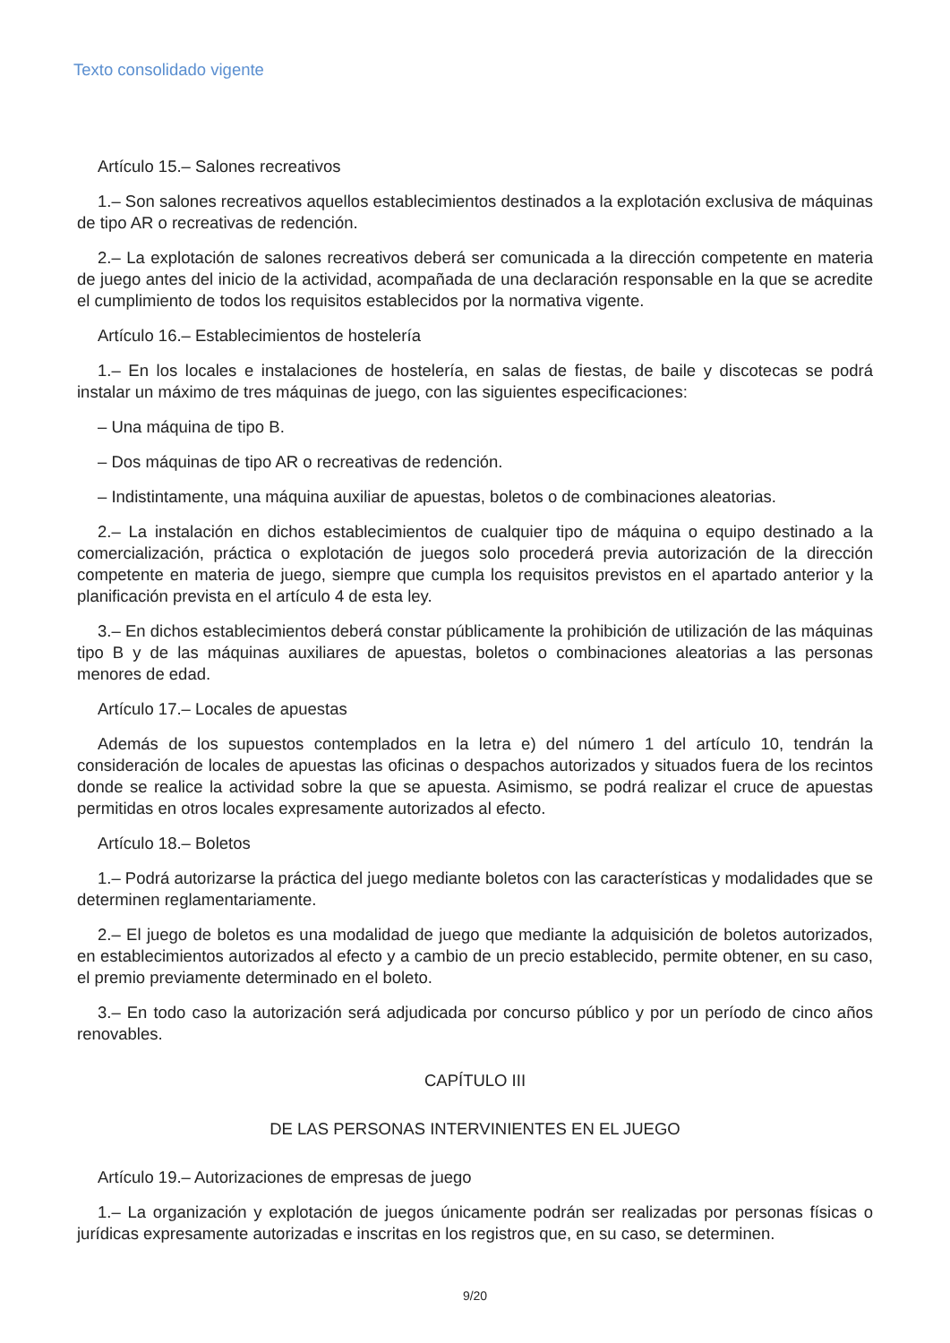Texto consolidado vigente
Artículo 15.– Salones recreativos
1.– Son salones recreativos aquellos establecimientos destinados a la explotación exclusiva de máquinas de tipo AR o recreativas de redención.
2.– La explotación de salones recreativos deberá ser comunicada a la dirección competente en materia de juego antes del inicio de la actividad, acompañada de una declaración responsable en la que se acredite el cumplimiento de todos los requisitos establecidos por la normativa vigente.
Artículo 16.– Establecimientos de hostelería
1.– En los locales e instalaciones de hostelería, en salas de fiestas, de baile y discotecas se podrá instalar un máximo de tres máquinas de juego, con las siguientes especificaciones:
– Una máquina de tipo B.
– Dos máquinas de tipo AR o recreativas de redención.
– Indistintamente, una máquina auxiliar de apuestas, boletos o de combinaciones aleatorias.
2.– La instalación en dichos establecimientos de cualquier tipo de máquina o equipo destinado a la comercialización, práctica o explotación de juegos solo procederá previa autorización de la dirección competente en materia de juego, siempre que cumpla los requisitos previstos en el apartado anterior y la planificación prevista en el artículo 4 de esta ley.
3.– En dichos establecimientos deberá constar públicamente la prohibición de utilización de las máquinas tipo B y de las máquinas auxiliares de apuestas, boletos o combinaciones aleatorias a las personas menores de edad.
Artículo 17.– Locales de apuestas
Además de los supuestos contemplados en la letra e) del número 1 del artículo 10, tendrán la consideración de locales de apuestas las oficinas o despachos autorizados y situados fuera de los recintos donde se realice la actividad sobre la que se apuesta. Asimismo, se podrá realizar el cruce de apuestas permitidas en otros locales expresamente autorizados al efecto.
Artículo 18.– Boletos
1.– Podrá autorizarse la práctica del juego mediante boletos con las características y modalidades que se determinen reglamentariamente.
2.– El juego de boletos es una modalidad de juego que mediante la adquisición de boletos autorizados, en establecimientos autorizados al efecto y a cambio de un precio establecido, permite obtener, en su caso, el premio previamente determinado en el boleto.
3.– En todo caso la autorización será adjudicada por concurso público y por un período de cinco años renovables.
CAPÍTULO III
DE LAS PERSONAS INTERVINIENTES EN EL JUEGO
Artículo 19.– Autorizaciones de empresas de juego
1.– La organización y explotación de juegos únicamente podrán ser realizadas por personas físicas o jurídicas expresamente autorizadas e inscritas en los registros que, en su caso, se determinen.
9/20